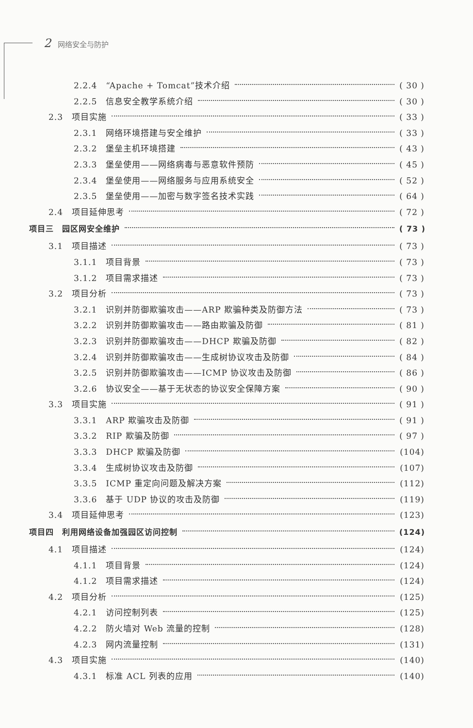2 网络安全与防护
2.2.4　“Apache + Tomcat”技术介绍 ( 30 )
2.2.5　信息安全教学系统介绍 ( 30 )
2.3　项目实施 ( 33 )
2.3.1　网络环境搭建与安全维护 ( 33 )
2.3.2　堡垒主机环境搭建 ( 43 )
2.3.3　堡垒使用——网络病毒与恶意软件预防 ( 45 )
2.3.4　堡垒使用——网络服务与应用系统安全 ( 52 )
2.3.5　堡垒使用——加密与数字签名技术实践 ( 64 )
2.4　项目延伸思考 ( 72 )
项目三　园区网安全维护 ( 73 )
3.1　项目描述 ( 73 )
3.1.1　项目背景 ( 73 )
3.1.2　项目需求描述 ( 73 )
3.2　项目分析 ( 73 )
3.2.1　识别并防御欺骗攻击——ARP 欺骗种类及防御方法 ( 73 )
3.2.2　识别并防御欺骗攻击——路由欺骗及防御 ( 81 )
3.2.3　识别并防御欺骗攻击——DHCP 欺骗及防御 ( 82 )
3.2.4　识别并防御欺骗攻击——生成树协议攻击及防御 ( 84 )
3.2.5　识别并防御欺骗攻击——ICMP 协议攻击及防御 ( 86 )
3.2.6　协议安全——基于无状态的协议安全保障方案 ( 90 )
3.3　项目实施 ( 91 )
3.3.1　ARP 欺骗攻击及防御 ( 91 )
3.3.2　RIP 欺骗及防御 ( 97 )
3.3.3　DHCP 欺骗及防御 (104)
3.3.4　生成树协议攻击及防御 (107)
3.3.5　ICMP 重定向问题及解决方案 (112)
3.3.6　基于 UDP 协议的攻击及防御 (119)
3.4　项目延伸思考 (123)
项目四　利用网络设备加强园区访问控制 (124)
4.1　项目描述 (124)
4.1.1　项目背景 (124)
4.1.2　项目需求描述 (124)
4.2　项目分析 (125)
4.2.1　访问控制列表 (125)
4.2.2　防火墙对 Web 流量的控制 (128)
4.2.3　网内流量控制 (131)
4.3　项目实施 (140)
4.3.1　标准 ACL 列表的应用 (140)